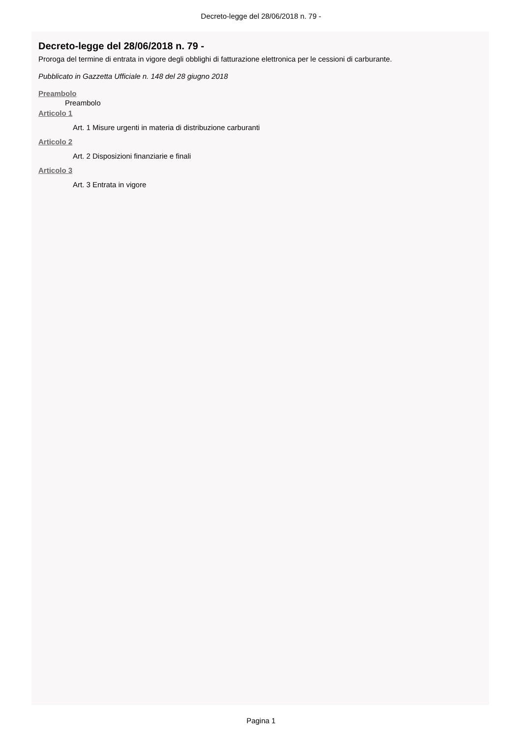Decreto-legge del 28/06/2018 n. 79 -
Decreto-legge del 28/06/2018 n. 79 -
Proroga del termine di entrata in vigore degli obblighi di fatturazione elettronica per le cessioni di carburante.
Pubblicato in Gazzetta Ufficiale n. 148 del 28 giugno 2018
Preambolo
Preambolo
Articolo 1
Art. 1 Misure urgenti in materia di distribuzione carburanti
Articolo 2
Art. 2 Disposizioni finanziarie e finali
Articolo 3
Art. 3 Entrata in vigore
Pagina 1